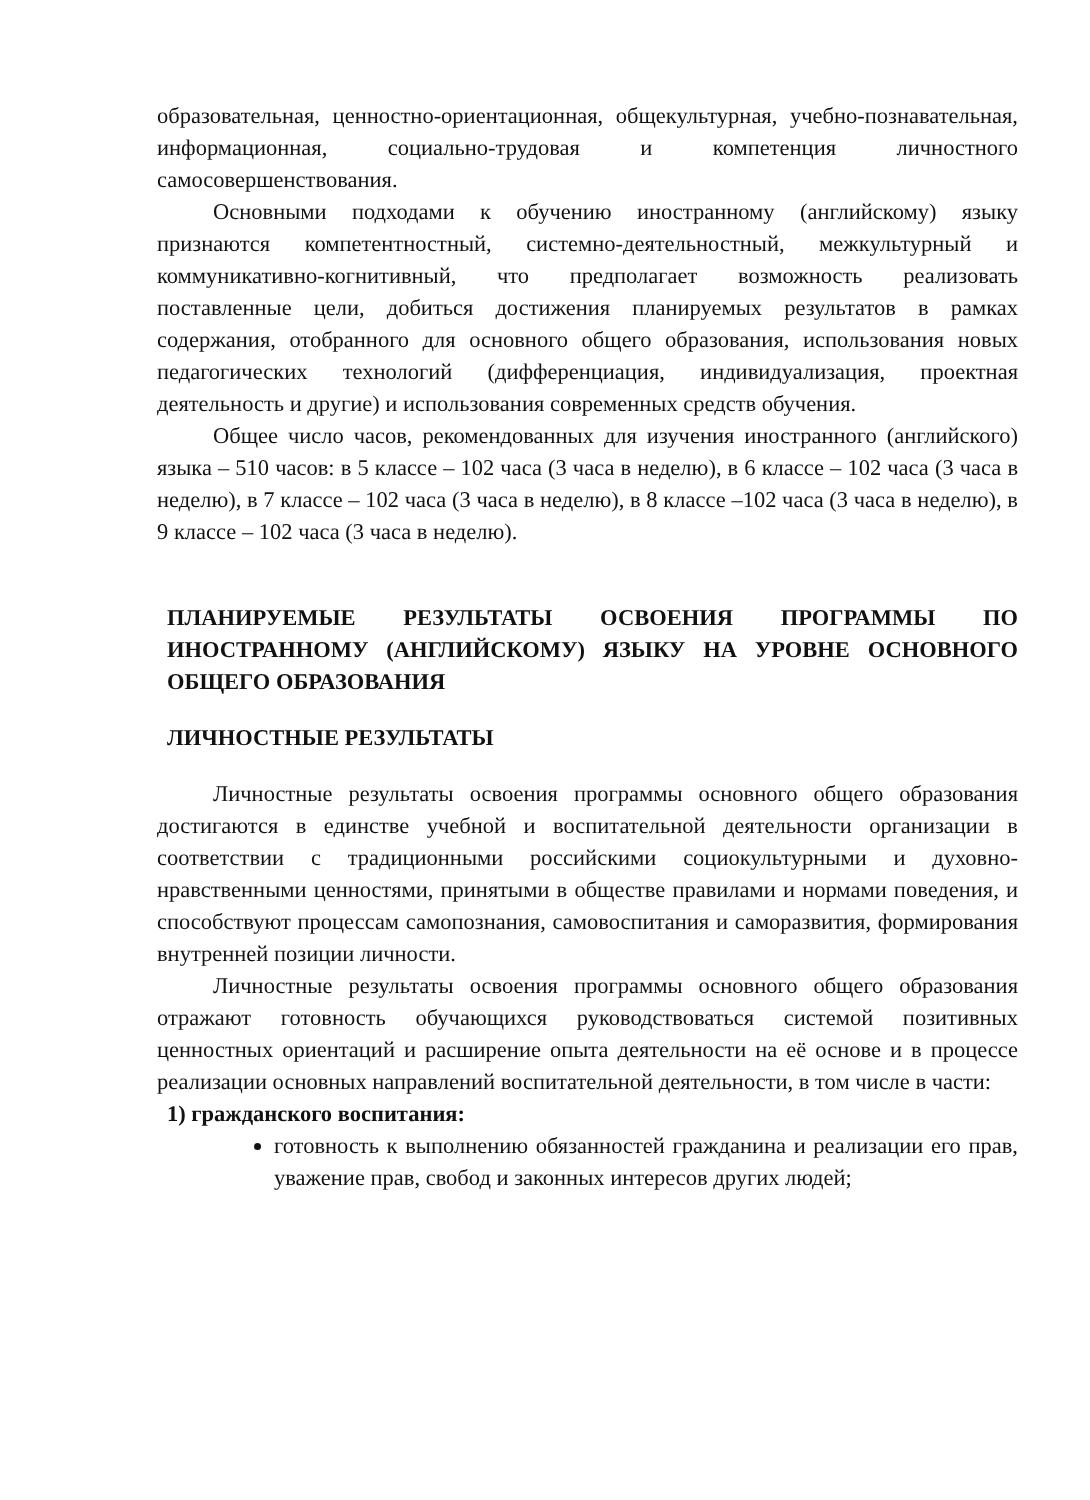образовательная, ценностно-ориентационная, общекультурная, учебно-познавательная, информационная, социально-трудовая и компетенция личностного самосовершенствования.
Основными подходами к обучению иностранному (английскому) языку признаются компетентностный, системно-деятельностный, межкультурный и коммуникативно-когнитивный, что предполагает возможность реализовать поставленные цели, добиться достижения планируемых результатов в рамках содержания, отобранного для основного общего образования, использования новых педагогических технологий (дифференциация, индивидуализация, проектная деятельность и другие) и использования современных средств обучения.
Общее число часов, рекомендованных для изучения иностранного (английского) языка – 510 часов: в 5 классе – 102 часа (3 часа в неделю), в 6 классе – 102 часа (3 часа в неделю), в 7 классе – 102 часа (3 часа в неделю), в 8 классе –102 часа (3 часа в неделю), в 9 классе – 102 часа (3 часа в неделю).
ПЛАНИРУЕМЫЕ РЕЗУЛЬТАТЫ ОСВОЕНИЯ ПРОГРАММЫ ПО ИНОСТРАННОМУ (АНГЛИЙСКОМУ) ЯЗЫКУ НА УРОВНЕ ОСНОВНОГО ОБЩЕГО ОБРАЗОВАНИЯ
ЛИЧНОСТНЫЕ РЕЗУЛЬТАТЫ
Личностные результаты освоения программы основного общего образования достигаются в единстве учебной и воспитательной деятельности организации в соответствии с традиционными российскими социокультурными и духовно-нравственными ценностями, принятыми в обществе правилами и нормами поведения, и способствуют процессам самопознания, самовоспитания и саморазвития, формирования внутренней позиции личности.
Личностные результаты освоения программы основного общего образования отражают готовность обучающихся руководствоваться системой позитивных ценностных ориентаций и расширение опыта деятельности на её основе и в процессе реализации основных направлений воспитательной деятельности, в том числе в части:
1) гражданского воспитания:
готовность к выполнению обязанностей гражданина и реализации его прав, уважение прав, свобод и законных интересов других людей;